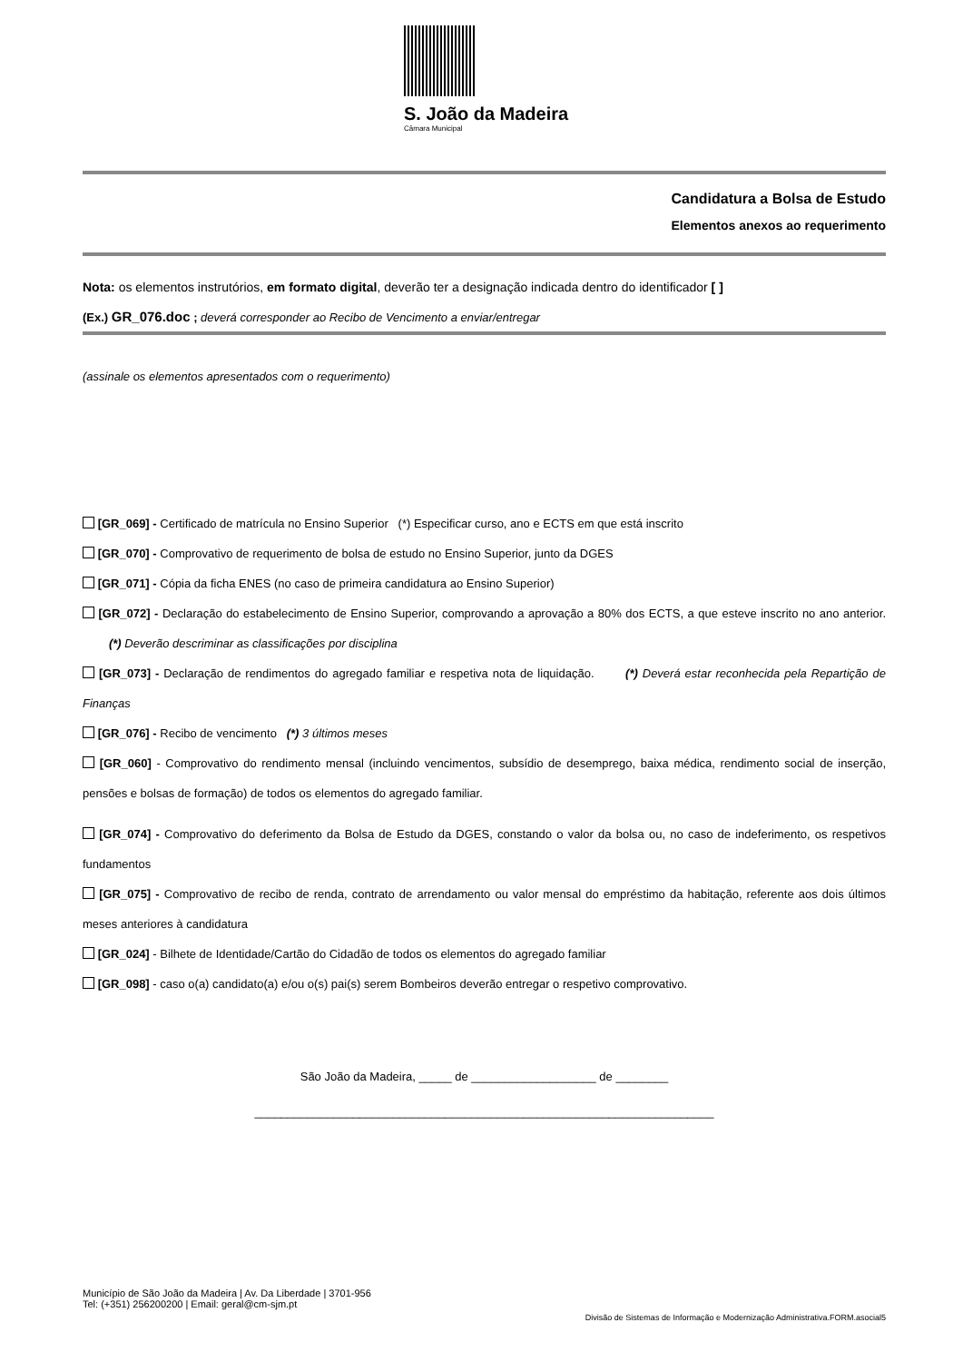S. João da Madeira
Câmara Municipal
Candidatura a Bolsa de Estudo
Elementos anexos ao requerimento
Nota: os elementos instrutórios, em formato digital, deverão ter a designação indicada dentro do identificador [ ]
(Ex.) GR_076.doc ; deverá corresponder ao Recibo de Vencimento a enviar/entregar
(assinale os elementos apresentados com o requerimento)
[GR_069] - Certificado de matrícula no Ensino Superior (*) Especificar curso, ano e ECTS em que está inscrito
[GR_070] - Comprovativo de requerimento de bolsa de estudo no Ensino Superior, junto da DGES
[GR_071] - Cópia da ficha ENES (no caso de primeira candidatura ao Ensino Superior)
[GR_072] - Declaração do estabelecimento de Ensino Superior, comprovando a aprovação a 80% dos ECTS, a que esteve inscrito no ano anterior. (*) Deverão descriminar as classificações por disciplina
[GR_073] - Declaração de rendimentos do agregado familiar e respetiva nota de liquidação. (*) Deverá estar reconhecida pela Repartição de Finanças
[GR_076] - Recibo de vencimento (*) 3 últimos meses
[GR_060] - Comprovativo do rendimento mensal (incluindo vencimentos, subsídio de desemprego, baixa médica, rendimento social de inserção, pensões e bolsas de formação) de todos os elementos do agregado familiar.
[GR_074] - Comprovativo do deferimento da Bolsa de Estudo da DGES, constando o valor da bolsa ou, no caso de indeferimento, os respetivos fundamentos
[GR_075] - Comprovativo de recibo de renda, contrato de arrendamento ou valor mensal do empréstimo da habitação, referente aos dois últimos meses anteriores à candidatura
[GR_024] - Bilhete de Identidade/Cartão do Cidadão de todos os elementos do agregado familiar
[GR_098] - caso o(a) candidato(a) e/ou o(s) pai(s) serem Bombeiros deverão entregar o respetivo comprovativo.
São João da Madeira, _____ de ___________________ de ________
______________________________________________________________________
Município de São João da Madeira | Av. Da Liberdade | 3701-956
Tel: (+351) 256200200 | Email: geral@cm-sjm.pt
Divisão de Sistemas de Informação e Modernização Administrativa.FORM.asocial5